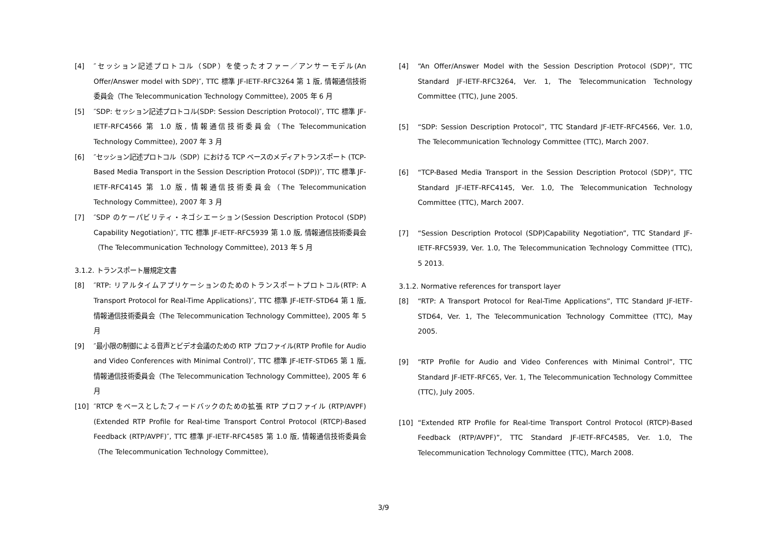[4] ″セッション記述プロトコル（SDP）を使ったオファー／アンサーモデル(An Offer/Answer model with SDP)″, TTC 標準 JF-IETF-RFC3264 第 1 版, 情報通信技術委員会（The Telecommunication Technology Committee), 2005 年 6 月
[5] ″SDP: セッション記述プロトコル(SDP: Session Description Protocol)″, TTC 標準 JF-IETF-RFC4566 第 1.0 版, 情報通信技術委員会（The Telecommunication Technology Committee), 2007 年 3 月
[6] ″セッション記述プロトコル（SDP）における TCP ベースのメディアトランスポート (TCP-Based Media Transport in the Session Description Protocol (SDP))″, TTC 標準 JF-IETF-RFC4145 第 1.0 版, 情報通信技術委員会（The Telecommunication Technology Committee), 2007 年 3 月
[7] ″SDP のケーパビリティ・ネゴシエーション(Session Description Protocol (SDP) Capability Negotiation)″, TTC 標準 JF-IETF-RFC5939 第 1.0 版, 情報通信技術委員会（The Telecommunication Technology Committee), 2013 年 5 月
3.1.2. トランスポート層規定文書
[8] ″RTP: リアルタイムアプリケーションのためのトランスポートプロトコル(RTP: A Transport Protocol for Real-Time Applications)″, TTC 標準 JF-IETF-STD64 第 1 版, 情報通信技術委員会（The Telecommunication Technology Committee), 2005 年 5 月
[9] ″最小限の制御による音声とビデオ会議のための RTP プロファイル(RTP Profile for Audio and Video Conferences with Minimal Control)″, TTC 標準 JF-IETF-STD65 第 1 版, 情報通信技術委員会（The Telecommunication Technology Committee), 2005 年 6 月
[10] ″RTCP をベースとしたフィードバックのための拡張 RTP プロファイル (RTP/AVPF)(Extended RTP Profile for Real-time Transport Control Protocol (RTCP)-Based Feedback (RTP/AVPF)″, TTC 標準 JF-IETF-RFC4585 第 1.0 版, 情報通信技術委員会（The Telecommunication Technology Committee),
[4] “An Offer/Answer Model with the Session Description Protocol (SDP)”, TTC Standard JF-IETF-RFC3264, Ver. 1, The Telecommunication Technology Committee (TTC), June 2005.
[5] “SDP: Session Description Protocol”, TTC Standard JF-IETF-RFC4566, Ver. 1.0, The Telecommunication Technology Committee (TTC), March 2007.
[6] “TCP-Based Media Transport in the Session Description Protocol (SDP)”, TTC Standard JF-IETF-RFC4145, Ver. 1.0, The Telecommunication Technology Committee (TTC), March 2007.
[7] “Session Description Protocol (SDP)Capability Negotiation”, TTC Standard JF-IETF-RFC5939, Ver. 1.0, The Telecommunication Technology Committee (TTC), 5 2013.
3.1.2. Normative references for transport layer
[8] “RTP: A Transport Protocol for Real-Time Applications”, TTC Standard JF-IETF-STD64, Ver. 1, The Telecommunication Technology Committee (TTC), May 2005.
[9] “RTP Profile for Audio and Video Conferences with Minimal Control”, TTC Standard JF-IETF-RFC65, Ver. 1, The Telecommunication Technology Committee (TTC), July 2005.
[10] “Extended RTP Profile for Real-time Transport Control Protocol (RTCP)-Based Feedback (RTP/AVPF)”, TTC Standard JF-IETF-RFC4585, Ver. 1.0, The Telecommunication Technology Committee (TTC), March 2008.
3/9